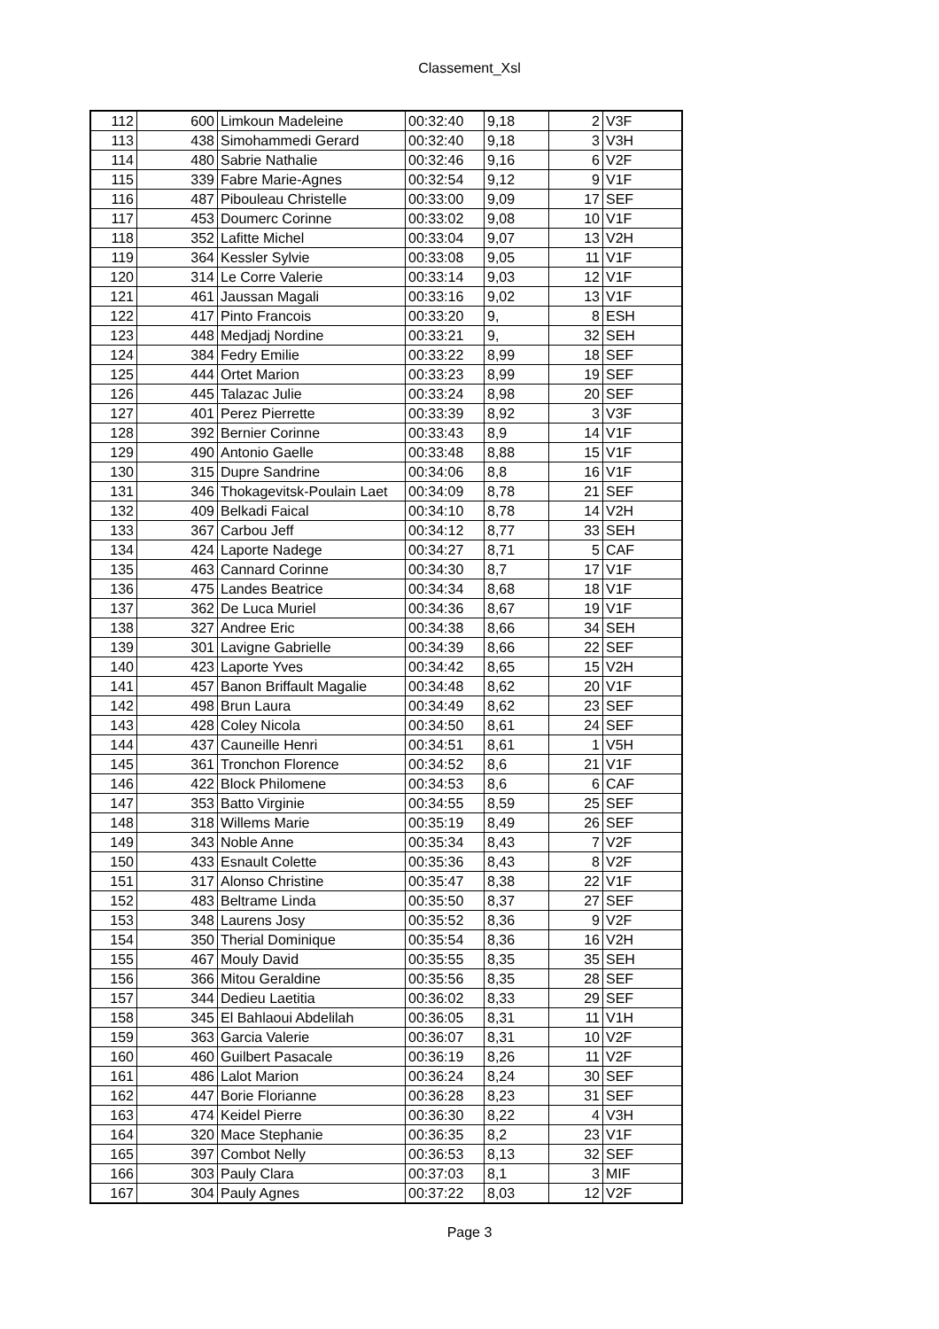Classement_Xsl
| 112 | 600 | Limkoun Madeleine | 00:32:40 | 9,18 | 2 | V3F |
| 113 | 438 | Simohammedi Gerard | 00:32:40 | 9,18 | 3 | V3H |
| 114 | 480 | Sabrie Nathalie | 00:32:46 | 9,16 | 6 | V2F |
| 115 | 339 | Fabre Marie-Agnes | 00:32:54 | 9,12 | 9 | V1F |
| 116 | 487 | Pibouleau Christelle | 00:33:00 | 9,09 | 17 | SEF |
| 117 | 453 | Doumerc Corinne | 00:33:02 | 9,08 | 10 | V1F |
| 118 | 352 | Lafitte Michel | 00:33:04 | 9,07 | 13 | V2H |
| 119 | 364 | Kessler Sylvie | 00:33:08 | 9,05 | 11 | V1F |
| 120 | 314 | Le Corre Valerie | 00:33:14 | 9,03 | 12 | V1F |
| 121 | 461 | Jaussan Magali | 00:33:16 | 9,02 | 13 | V1F |
| 122 | 417 | Pinto Francois | 00:33:20 | 9, | 8 | ESH |
| 123 | 448 | Medjadj Nordine | 00:33:21 | 9, | 32 | SEH |
| 124 | 384 | Fedry Emilie | 00:33:22 | 8,99 | 18 | SEF |
| 125 | 444 | Ortet Marion | 00:33:23 | 8,99 | 19 | SEF |
| 126 | 445 | Talazac Julie | 00:33:24 | 8,98 | 20 | SEF |
| 127 | 401 | Perez Pierrette | 00:33:39 | 8,92 | 3 | V3F |
| 128 | 392 | Bernier Corinne | 00:33:43 | 8,9 | 14 | V1F |
| 129 | 490 | Antonio Gaelle | 00:33:48 | 8,88 | 15 | V1F |
| 130 | 315 | Dupre Sandrine | 00:34:06 | 8,8 | 16 | V1F |
| 131 | 346 | Thokagevitsk-Poulain Laet | 00:34:09 | 8,78 | 21 | SEF |
| 132 | 409 | Belkadi Faical | 00:34:10 | 8,78 | 14 | V2H |
| 133 | 367 | Carbou Jeff | 00:34:12 | 8,77 | 33 | SEH |
| 134 | 424 | Laporte Nadege | 00:34:27 | 8,71 | 5 | CAF |
| 135 | 463 | Cannard Corinne | 00:34:30 | 8,7 | 17 | V1F |
| 136 | 475 | Landes Beatrice | 00:34:34 | 8,68 | 18 | V1F |
| 137 | 362 | De Luca Muriel | 00:34:36 | 8,67 | 19 | V1F |
| 138 | 327 | Andree Eric | 00:34:38 | 8,66 | 34 | SEH |
| 139 | 301 | Lavigne Gabrielle | 00:34:39 | 8,66 | 22 | SEF |
| 140 | 423 | Laporte Yves | 00:34:42 | 8,65 | 15 | V2H |
| 141 | 457 | Banon Briffault Magalie | 00:34:48 | 8,62 | 20 | V1F |
| 142 | 498 | Brun Laura | 00:34:49 | 8,62 | 23 | SEF |
| 143 | 428 | Coley Nicola | 00:34:50 | 8,61 | 24 | SEF |
| 144 | 437 | Cauneille Henri | 00:34:51 | 8,61 | 1 | V5H |
| 145 | 361 | Tronchon Florence | 00:34:52 | 8,6 | 21 | V1F |
| 146 | 422 | Block Philomene | 00:34:53 | 8,6 | 6 | CAF |
| 147 | 353 | Batto Virginie | 00:34:55 | 8,59 | 25 | SEF |
| 148 | 318 | Willems Marie | 00:35:19 | 8,49 | 26 | SEF |
| 149 | 343 | Noble Anne | 00:35:34 | 8,43 | 7 | V2F |
| 150 | 433 | Esnault Colette | 00:35:36 | 8,43 | 8 | V2F |
| 151 | 317 | Alonso Christine | 00:35:47 | 8,38 | 22 | V1F |
| 152 | 483 | Beltrame Linda | 00:35:50 | 8,37 | 27 | SEF |
| 153 | 348 | Laurens Josy | 00:35:52 | 8,36 | 9 | V2F |
| 154 | 350 | Therial Dominique | 00:35:54 | 8,36 | 16 | V2H |
| 155 | 467 | Mouly David | 00:35:55 | 8,35 | 35 | SEH |
| 156 | 366 | Mitou Geraldine | 00:35:56 | 8,35 | 28 | SEF |
| 157 | 344 | Dedieu Laetitia | 00:36:02 | 8,33 | 29 | SEF |
| 158 | 345 | El Bahlaoui Abdelilah | 00:36:05 | 8,31 | 11 | V1H |
| 159 | 363 | Garcia Valerie | 00:36:07 | 8,31 | 10 | V2F |
| 160 | 460 | Guilbert Pasacale | 00:36:19 | 8,26 | 11 | V2F |
| 161 | 486 | Lalot Marion | 00:36:24 | 8,24 | 30 | SEF |
| 162 | 447 | Borie Florianne | 00:36:28 | 8,23 | 31 | SEF |
| 163 | 474 | Keidel Pierre | 00:36:30 | 8,22 | 4 | V3H |
| 164 | 320 | Mace Stephanie | 00:36:35 | 8,2 | 23 | V1F |
| 165 | 397 | Combot Nelly | 00:36:53 | 8,13 | 32 | SEF |
| 166 | 303 | Pauly Clara | 00:37:03 | 8,1 | 3 | MIF |
| 167 | 304 | Pauly Agnes | 00:37:22 | 8,03 | 12 | V2F |
Page 3